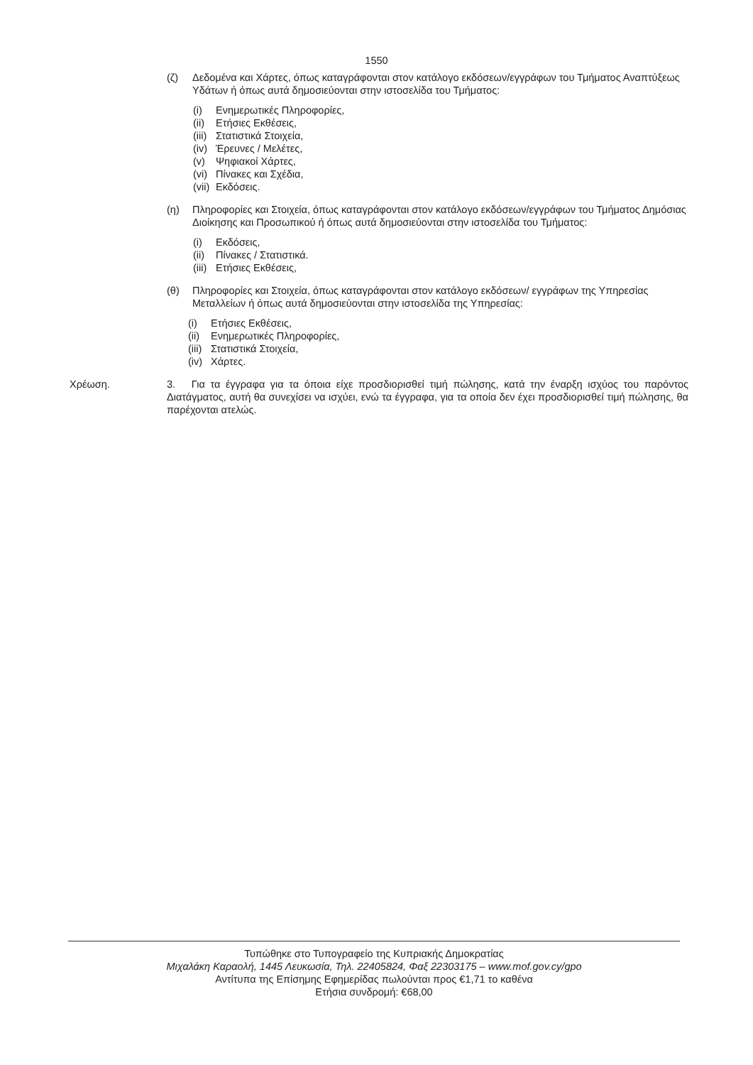1550
(ζ) Δεδομένα και Χάρτες, όπως καταγράφονται στον κατάλογο εκδόσεων/εγγράφων του Τμήματος Αναπτύξεως Υδάτων ή όπως αυτά δημοσιεύονται στην ιστοσελίδα του Τμήματος:
(i) Ενημερωτικές Πληροφορίες,
(ii) Ετήσιες Εκθέσεις,
(iii) Στατιστικά Στοιχεία,
(iv) Έρευνες / Μελέτες,
(v) Ψηφιακοί Χάρτες,
(vi) Πίνακες και Σχέδια,
(vii) Εκδόσεις.
(η) Πληροφορίες και Στοιχεία, όπως καταγράφονται στον κατάλογο εκδόσεων/εγγράφων του Τμήματος Δημόσιας Διοίκησης και Προσωπικού ή όπως αυτά δημοσιεύονται στην ιστοσελίδα του Τμήματος:
(i) Εκδόσεις,
(ii) Πίνακες / Στατιστικά.
(iii) Ετήσιες Εκθέσεις,
(θ) Πληροφορίες και Στοιχεία, όπως καταγράφονται στον κατάλογο εκδόσεων/ εγγράφων της Υπηρεσίας Μεταλλείων ή όπως αυτά δημοσιεύονται στην ιστοσελίδα της Υπηρεσίας:
(i) Ετήσιες Εκθέσεις,
(ii) Ενημερωτικές Πληροφορίες,
(iii) Στατιστικά Στοιχεία,
(iv) Χάρτες.
Χρέωση. 3. Για τα έγγραφα για τα όποια είχε προσδιορισθεί τιμή πώλησης, κατά την έναρξη ισχύος του παρόντος Διατάγματος, αυτή θα συνεχίσει να ισχύει, ενώ τα έγγραφα, για τα οποία δεν έχει προσδιορισθεί τιμή πώλησης, θα παρέχονται ατελώς.
Τυπώθηκε στο Τυπογραφείο της Κυπριακής Δημοκρατίας
Μιχαλάκη Καραολή, 1445 Λευκωσία, Τηλ. 22405824, Φαξ 22303175 – www.mof.gov.cy/gpo
Αντίτυπα της Επίσημης Εφημερίδας πωλούνται προς €1,71 το καθένα
Ετήσια συνδρομή: €68,00